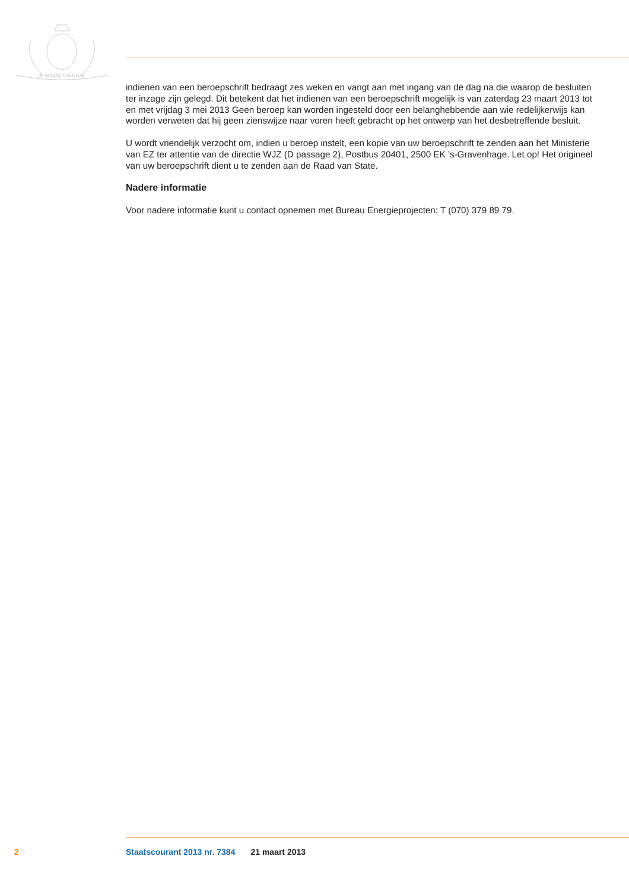JE MAINTIENDRAI
indienen van een beroepschrift bedraagt zes weken en vangt aan met ingang van de dag na die waarop de besluiten ter inzage zijn gelegd. Dit betekent dat het indienen van een beroepschrift mogelijk is van zaterdag 23 maart 2013 tot en met vrijdag 3 mei 2013 Geen beroep kan worden ingesteld door een belanghebbende aan wie redelijkerwijs kan worden verweten dat hij geen zienswijze naar voren heeft gebracht op het ontwerp van het desbetreffende besluit.
U wordt vriendelijk verzocht om, indien u beroep instelt, een kopie van uw beroepschrift te zenden aan het Ministerie van EZ ter attentie van de directie WJZ (D passage 2), Postbus 20401, 2500 EK ’s-Gravenhage. Let op! Het origineel van uw beroepschrift dient u te zenden aan de Raad van State.
Nadere informatie
Voor nadere informatie kunt u contact opnemen met Bureau Energieprojecten: T (070) 379 89 79.
2 Staatscourant 2013 nr. 7384 21 maart 2013